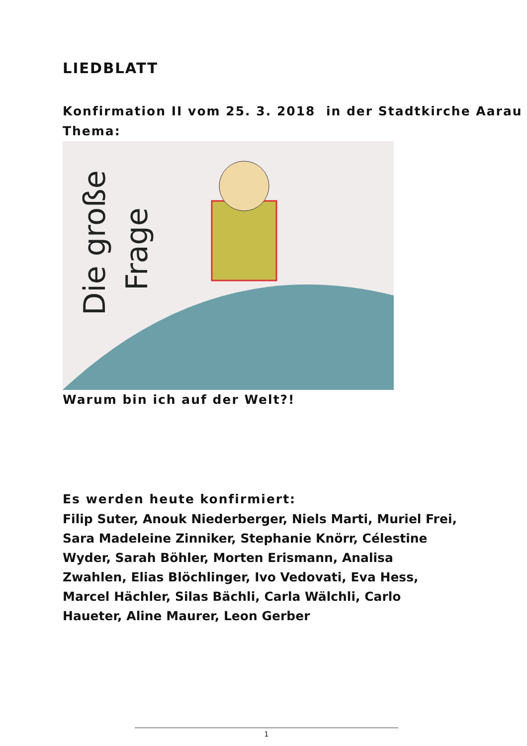LIEDBLATT
Konfirmation II vom 25. 3. 2018 in der Stadtkirche Aarau
Thema:
Die große
Frage
Warum bin ich auf der Welt?!
Es werden heute konfirmiert:
Filip Suter, Anouk Niederberger, Niels Marti, Muriel Frei, Sara Madeleine Zinniker, Stephanie Knörr, Célestine Wyder, Sarah Böhler, Morten Erismann, Analisa Zwahlen, Elias Blöchlinger, Ivo Vedovati, Eva Hess, Marcel Hächler, Silas Bächli, Carla Wälchli, Carlo Haueter, Aline Maurer, Leon Gerber
1